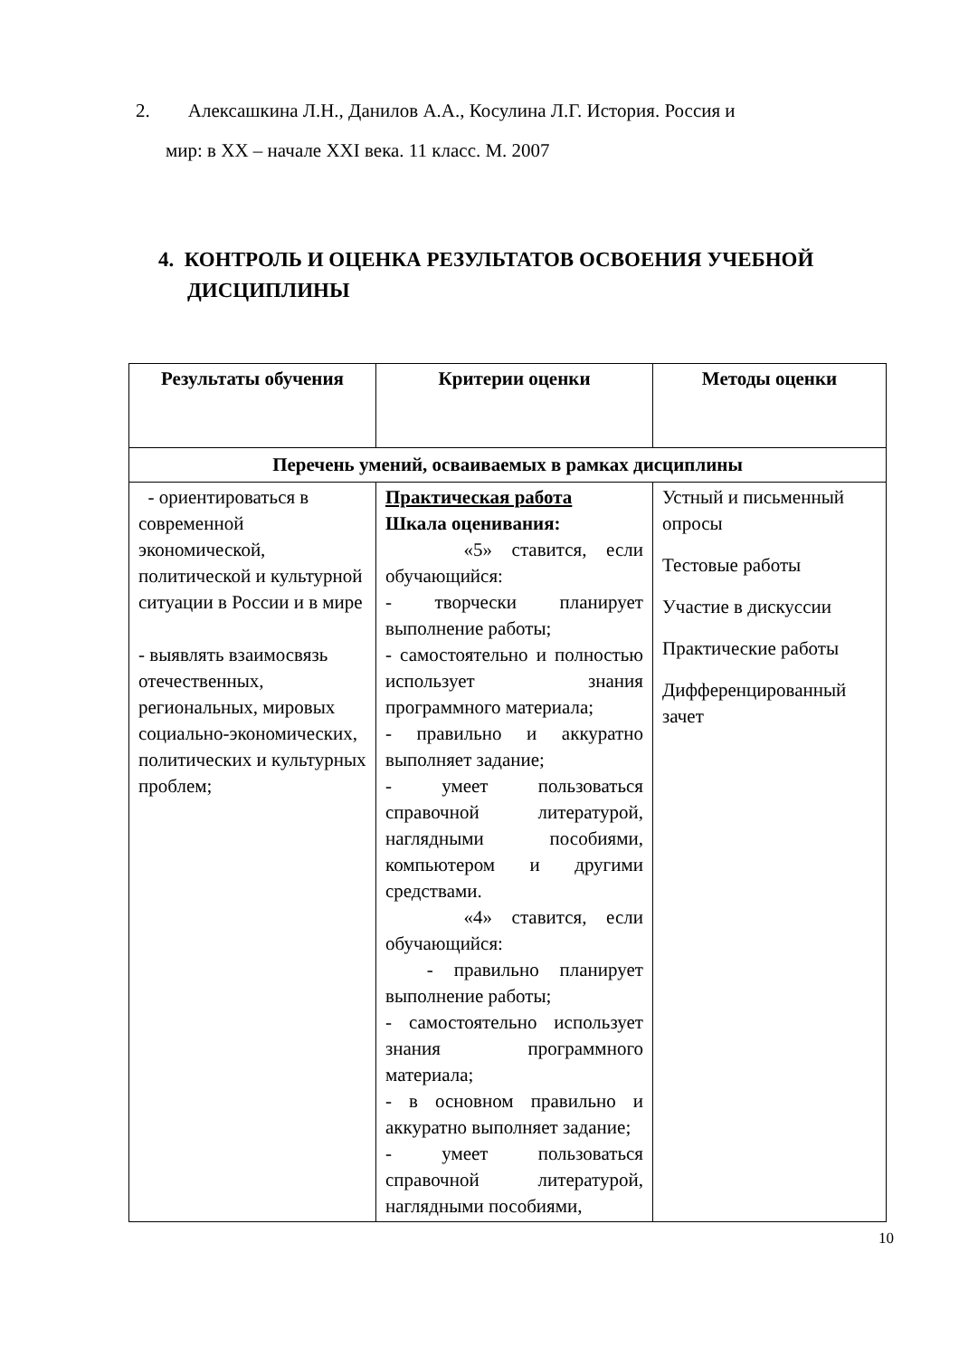2. Алексашкина Л.Н., Данилов А.А., Косулина Л.Г. История. Россия и
мир: в XX – начале XXI века. 11 класс. М. 2007
4. КОНТРОЛЬ И ОЦЕНКА РЕЗУЛЬТАТОВ ОСВОЕНИЯ УЧЕБНОЙ ДИСЦИПЛИНЫ
| Результаты обучения | Критерии оценки | Методы оценки |
| --- | --- | --- |
| Перечень умений, осваиваемых в рамках дисциплины | | |
| - ориентироваться в современной экономической, политической и культурной ситуации в России и в мире - выявлять взаимосвязь отечественных, региональных, мировых социально-экономических, политических и культурных проблем; | Практическая работа Шкала оценивания: «5» ставится, если обучающийся: - творчески планирует выполнение работы; - самостоятельно и полностью использует знания программного материала; - правильно и аккуратно выполняет задание; - умеет пользоваться справочной литературой, наглядными пособиями, компьютером и другими средствами. «4» ставится, если обучающийся: - правильно планирует выполнение работы; - самостоятельно использует знания программного материала; - в основном правильно и аккуратно выполняет задание; - умеет пользоваться справочной литературой, наглядными пособиями, | Устный и письменный опросы Тестовые работы Участие в дискуссии Практические работы Дифференцированный зачет |
10